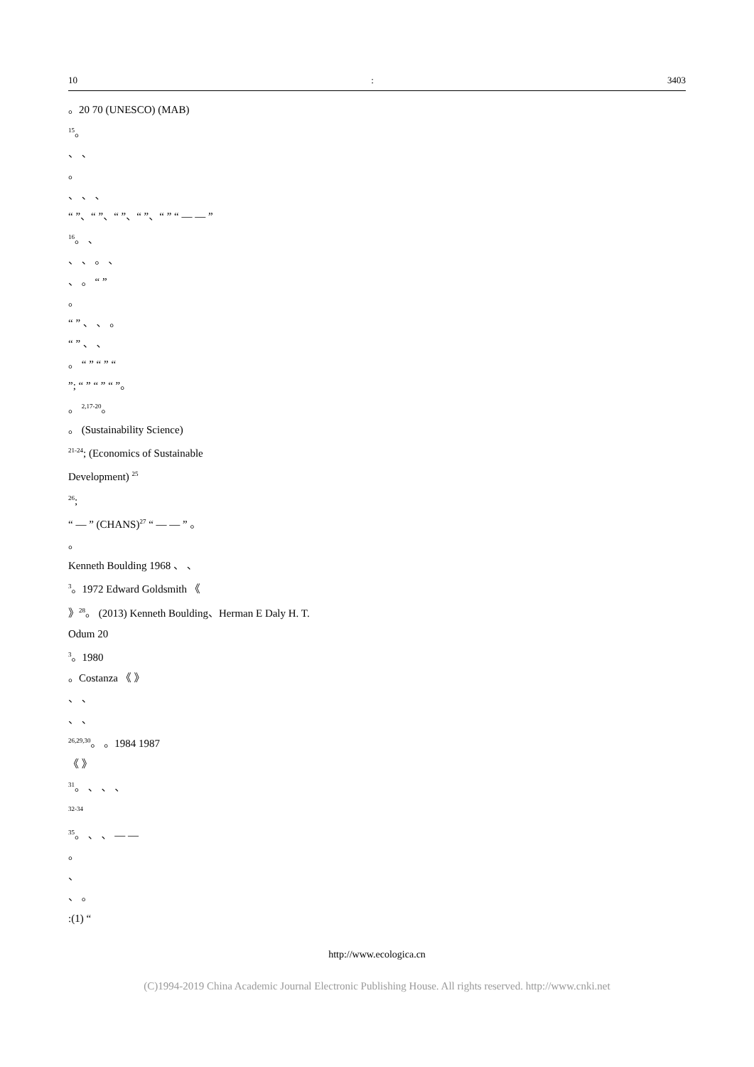10: 3403
。20 70 (UNESCO) (MAB)
<sup>15</sup>。
、 、
。
、 、 、
“ ”、“ ”、“ ”、“ ”、“ ” “ — — ”
<sup>16</sup>。 、
、 、 。 、
、 。 “ ”
。
“ ” 、 、 。
“ ” 、 、
。 “ ” “ ” “
”; “ ” “ ” “ ”。
。 <sup>2,17-20</sup>。
。 (Sustainability Science)
<sup>21-24</sup>; (Economics of Sustainable
Development) <sup>25</sup>
<sup>26</sup>;
“ — ” (CHANS)<sup>27</sup> “ — — ” 。
。
Kenneth Boulding 1968 、 、
<sup>3</sup>。1972 Edward Goldsmith 《
》<sup>28</sup>。 (2013) Kenneth Boulding、Herman E Daly H. T.
Odum 20
<sup>3</sup>。1980
。Costanza 《 》
、 、
、 、
<sup>26,29,30</sup>。 。1984 1987
《 》
<sup>31</sup>。 、 、 、
<sup>32-34</sup>
<sup>35</sup>。 、 、 — —
。
、
、 。
:(1) “
http://www.ecologica.cn
(C)1994-2019 China Academic Journal Electronic Publishing House. All rights reserved. http://www.cnki.net